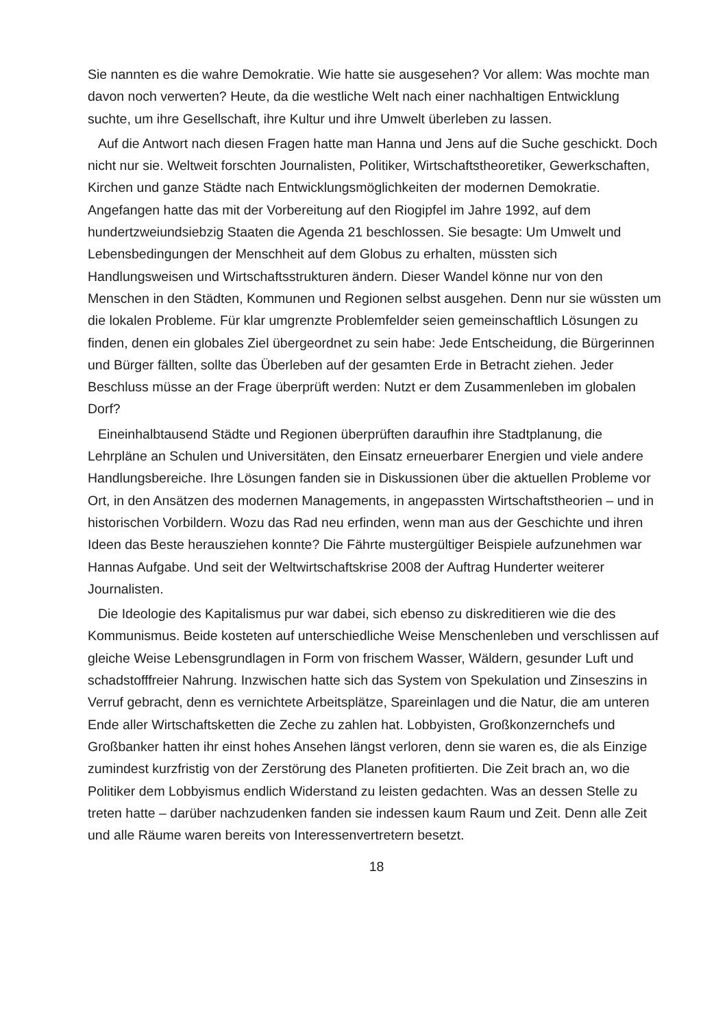Sie nannten es die wahre Demokratie. Wie hatte sie ausgesehen? Vor allem: Was mochte man davon noch verwerten? Heute, da die westliche Welt nach einer nachhaltigen Entwicklung suchte, um ihre Gesellschaft, ihre Kultur und ihre Umwelt überleben zu lassen.
Auf die Antwort nach diesen Fragen hatte man Hanna und Jens auf die Suche geschickt. Doch nicht nur sie. Weltweit forschten Journalisten, Politiker, Wirtschaftstheoretiker, Gewerkschaften, Kirchen und ganze Städte nach Entwicklungsmöglichkeiten der modernen Demokratie. Angefangen hatte das mit der Vorbereitung auf den Riogipfel im Jahre 1992, auf dem hundertzweiundsiebzig Staaten die Agenda 21 beschlossen. Sie besagte: Um Umwelt und Lebensbedingungen der Menschheit auf dem Globus zu erhalten, müssten sich Handlungsweisen und Wirtschaftsstrukturen ändern. Dieser Wandel könne nur von den Menschen in den Städten, Kommunen und Regionen selbst ausgehen. Denn nur sie wüssten um die lokalen Probleme. Für klar umgrenzte Problemfelder seien gemeinschaftlich Lösungen zu finden, denen ein globales Ziel übergeordnet zu sein habe: Jede Entscheidung, die Bürgerinnen und Bürger fällten, sollte das Überleben auf der gesamten Erde in Betracht ziehen. Jeder Beschluss müsse an der Frage überprüft werden: Nutzt er dem Zusammenleben im globalen Dorf?
Eineinhalbtausend Städte und Regionen überprüften daraufhin ihre Stadtplanung, die Lehrpläne an Schulen und Universitäten, den Einsatz erneuerbarer Energien und viele andere Handlungsbereiche. Ihre Lösungen fanden sie in Diskussionen über die aktuellen Probleme vor Ort, in den Ansätzen des modernen Managements, in angepassten Wirtschaftstheorien – und in historischen Vorbildern. Wozu das Rad neu erfinden, wenn man aus der Geschichte und ihren Ideen das Beste herausziehen konnte? Die Fährte mustergültiger Beispiele aufzunehmen war Hannas Aufgabe. Und seit der Weltwirtschaftskrise 2008 der Auftrag Hunderter weiterer Journalisten.
Die Ideologie des Kapitalismus pur war dabei, sich ebenso zu diskreditieren wie die des Kommunismus. Beide kosteten auf unterschiedliche Weise Menschenleben und verschlissen auf gleiche Weise Lebensgrundlagen in Form von frischem Wasser, Wäldern, gesunder Luft und schadstofffreier Nahrung. Inzwischen hatte sich das System von Spekulation und Zinseszins in Verruf gebracht, denn es vernichtete Arbeitsplätze, Spareinlagen und die Natur, die am unteren Ende aller Wirtschaftsketten die Zeche zu zahlen hat. Lobbyisten, Großkonzernchefs und Großbanker hatten ihr einst hohes Ansehen längst verloren, denn sie waren es, die als Einzige zumindest kurzfristig von der Zerstörung des Planeten profitierten. Die Zeit brach an, wo die Politiker dem Lobbyismus endlich Widerstand zu leisten gedachten. Was an dessen Stelle zu treten hatte – darüber nachzudenken fanden sie indessen kaum Raum und Zeit. Denn alle Zeit und alle Räume waren bereits von Interessenvertretern besetzt.
18